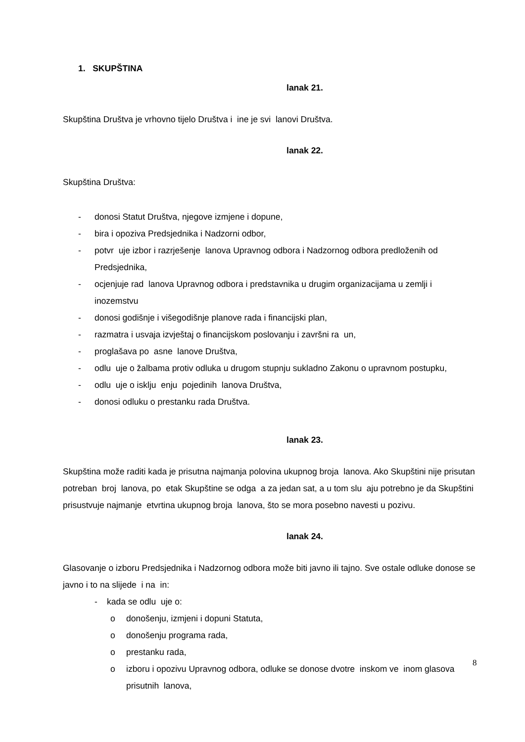1. SKUPŠTINA
lanak 21.
Skupština Društva je vrhovno tijelo Društva i ine je svi lanovi Društva.
lanak 22.
Skupština Društva:
- donosi Statut Društva, njegove izmjene i dopune,
- bira i opoziva Predsjednika i Nadzorni odbor,
- potvr uje izbor i razrješenje lanova Upravnog odbora i Nadzornog odbora predloženih od Predsjednika,
- ocjenjuje rad lanova Upravnog odbora i predstavnika u drugim organizacijama u zemlji i inozemstvu
- donosi godišnje i višegodišnje planove rada i financijski plan,
- razmatra i usvaja izvještaj o financijskom poslovanju i završni ra un,
- proglašava po asne lanove Društva,
- odlu uje o žalbama protiv odluka u drugom stupnju sukladno Zakonu o upravnom postupku,
- odlu uje o isklju enju pojedinih lanova Društva,
- donosi odluku o prestanku rada Društva.
lanak 23.
Skupština može raditi kada je prisutna najmanja polovina ukupnog broja lanova. Ako Skupštini nije prisutan potreban broj lanova, po etak Skupštine se odga a za jedan sat, a u tom slu aju potrebno je da Skupštini prisustvuje najmanje etvrtina ukupnog broja lanova, što se mora posebno navesti u pozivu.
lanak 24.
Glasovanje o izboru Predsjednika i Nadzornog odbora može biti javno ili tajno. Sve ostale odluke donose se javno i to na slijede i na in:
- kada se odlu uje o:
o donošenju, izmjeni i dopuni Statuta,
o donošenju programa rada,
o prestanku rada,
o izboru i opozivu Upravnog odbora, odluke se donose dvotre inskom ve inom glasova prisutnih lanova,
8